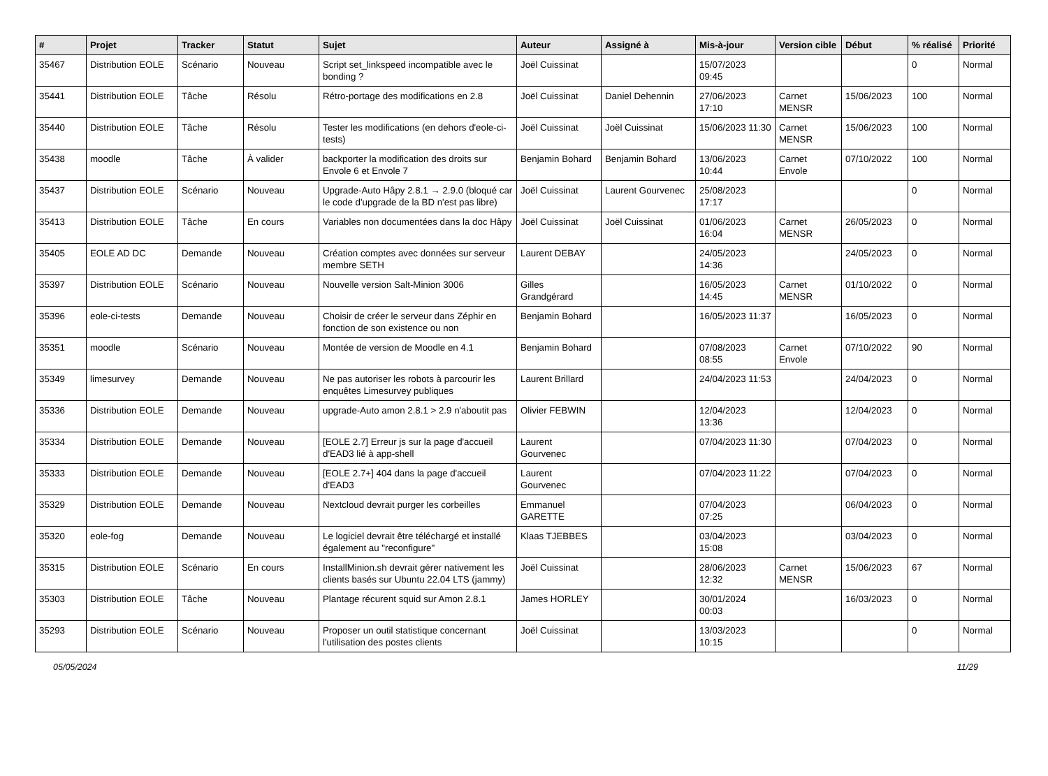| # | Projet | Tracker | Statut | Sujet | Auteur | Assigné à | Mis-à-jour | Version cible | Début | % réalisé | Priorité |
| --- | --- | --- | --- | --- | --- | --- | --- | --- | --- | --- | --- |
| 35467 | Distribution EOLE | Scénario | Nouveau | Script set_linkspeed incompatible avec le bonding ? | Joël Cuissinat | | 15/07/2023 09:45 | | | 0 | Normal |
| 35441 | Distribution EOLE | Tâche | Résolu | Rétro-portage des modifications en 2.8 | Joël Cuissinat | Daniel Dehennin | 27/06/2023 17:10 | Carnet MENSR | 15/06/2023 | 100 | Normal |
| 35440 | Distribution EOLE | Tâche | Résolu | Tester les modifications (en dehors d'eole-ci-tests) | Joël Cuissinat | Joël Cuissinat | 15/06/2023 11:30 | Carnet MENSR | 15/06/2023 | 100 | Normal |
| 35438 | moodle | Tâche | À valider | backporter la modification des droits sur Envole 6 et Envole 7 | Benjamin Bohard | Benjamin Bohard | 13/06/2023 10:44 | Carnet Envole | 07/10/2022 | 100 | Normal |
| 35437 | Distribution EOLE | Scénario | Nouveau | Upgrade-Auto Hâpy 2.8.1 → 2.9.0 (bloqué car le code d'upgrade de la BD n'est pas libre) | Joël Cuissinat | Laurent Gourvenec | 25/08/2023 17:17 | | | 0 | Normal |
| 35413 | Distribution EOLE | Tâche | En cours | Variables non documentées dans la doc Hâpy | Joël Cuissinat | Joël Cuissinat | 01/06/2023 16:04 | Carnet MENSR | 26/05/2023 | 0 | Normal |
| 35405 | EOLE AD DC | Demande | Nouveau | Création comptes avec données sur serveur membre SETH | Laurent DEBAY | | 24/05/2023 14:36 | | 24/05/2023 | 0 | Normal |
| 35397 | Distribution EOLE | Scénario | Nouveau | Nouvelle version Salt-Minion 3006 | Gilles Grandgérard | | 16/05/2023 14:45 | Carnet MENSR | 01/10/2022 | 0 | Normal |
| 35396 | eole-ci-tests | Demande | Nouveau | Choisir de créer le serveur dans Zéphir en fonction de son existence ou non | Benjamin Bohard | | 16/05/2023 11:37 | | 16/05/2023 | 0 | Normal |
| 35351 | moodle | Scénario | Nouveau | Montée de version de Moodle en 4.1 | Benjamin Bohard | | 07/08/2023 08:55 | Carnet Envole | 07/10/2022 | 90 | Normal |
| 35349 | limesurvey | Demande | Nouveau | Ne pas autoriser les robots à parcourir les enquêtes Limesurvey publiques | Laurent Brillard | | 24/04/2023 11:53 | | 24/04/2023 | 0 | Normal |
| 35336 | Distribution EOLE | Demande | Nouveau | upgrade-Auto amon 2.8.1 > 2.9 n'aboutit pas | Olivier FEBWIN | | 12/04/2023 13:36 | | 12/04/2023 | 0 | Normal |
| 35334 | Distribution EOLE | Demande | Nouveau | [EOLE 2.7] Erreur js sur la page d'accueil d'EAD3 lié à app-shell | Laurent Gourvenec | | 07/04/2023 11:30 | | 07/04/2023 | 0 | Normal |
| 35333 | Distribution EOLE | Demande | Nouveau | [EOLE 2.7+] 404 dans la page d'accueil d'EAD3 | Laurent Gourvenec | | 07/04/2023 11:22 | | 07/04/2023 | 0 | Normal |
| 35329 | Distribution EOLE | Demande | Nouveau | Nextcloud devrait purger les corbeilles | Emmanuel GARETTE | | 07/04/2023 07:25 | | 06/04/2023 | 0 | Normal |
| 35320 | eole-fog | Demande | Nouveau | Le logiciel devrait être téléchargé et installé également au "reconfigure" | Klaas TJEBBES | | 03/04/2023 15:08 | | 03/04/2023 | 0 | Normal |
| 35315 | Distribution EOLE | Scénario | En cours | InstallMinion.sh devrait gérer nativement les clients basés sur Ubuntu 22.04 LTS (jammy) | Joël Cuissinat | | 28/06/2023 12:32 | Carnet MENSR | 15/06/2023 | 67 | Normal |
| 35303 | Distribution EOLE | Tâche | Nouveau | Plantage récurent squid sur Amon 2.8.1 | James HORLEY | | 30/01/2024 00:03 | | 16/03/2023 | 0 | Normal |
| 35293 | Distribution EOLE | Scénario | Nouveau | Proposer un outil statistique concernant l'utilisation des postes clients | Joël Cuissinat | | 13/03/2023 10:15 | | | 0 | Normal |
05/05/2024 11/29